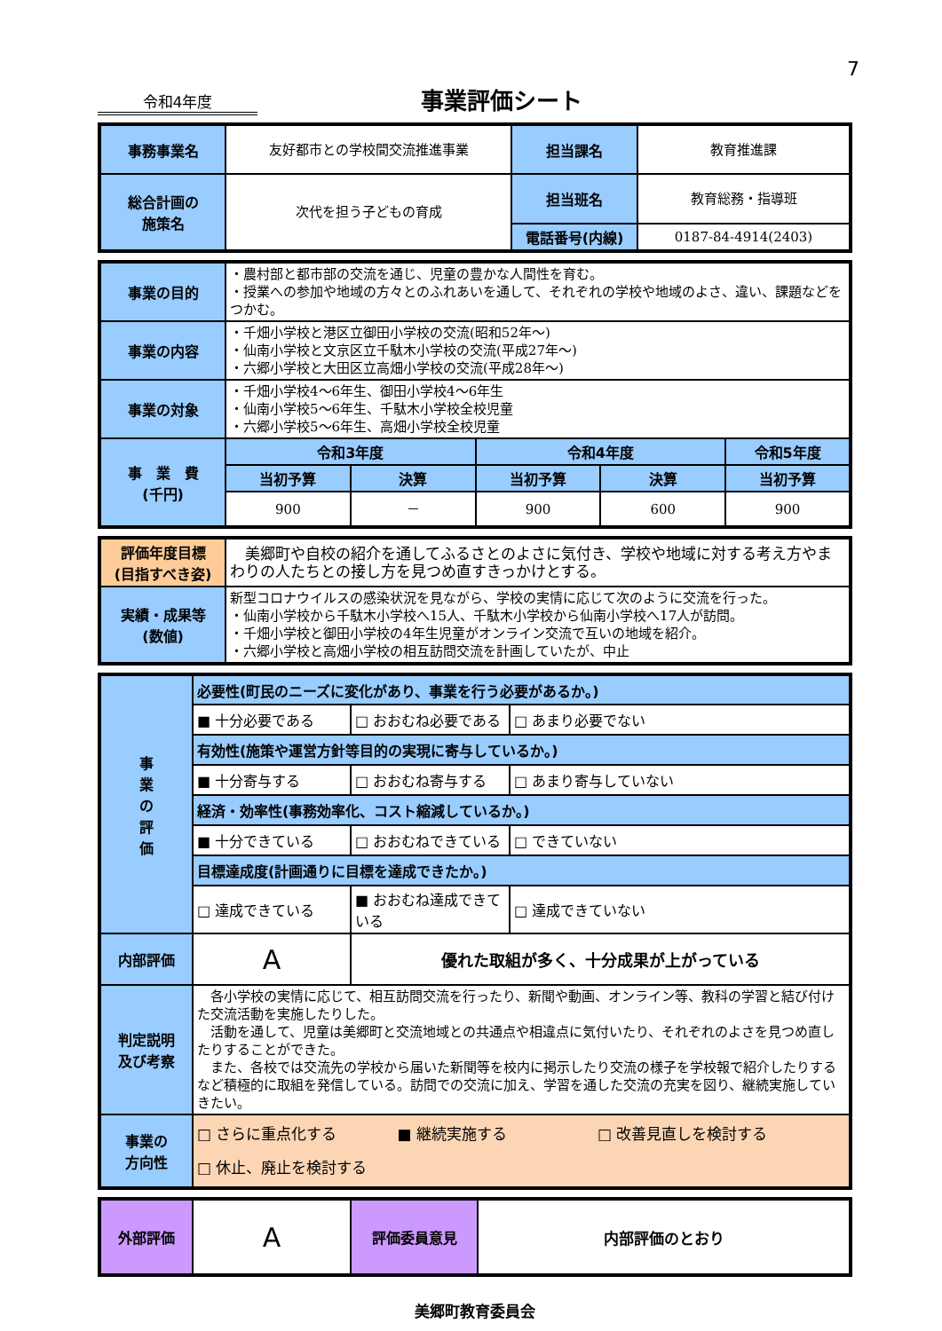7
令和4年度
事業評価シート
| 事務事業名 | 友好都市との学校間交流推進事業 | 担当課名 | 教育推進課 |
| 総合計画の 施策名 | 次代を担う子どもの育成 | 担当班名 | 教育総務・指導班 |
| | | 電話番号(内線) | 0187-84-4914(2403) |
| 事業の目的 | ・農村部と都市部の交流を通じ、児童の豊かな人間性を育む。 ・授業への参加や地域の方々とのふれあいを通して、それぞれの学校や地域のよさ、違い、課題などをつかむ。 | | | | |
| 事業の内容 | ・千畑小学校と港区立御田小学校の交流(昭和52年～) ・仙南小学校と文京区立千駄木小学校の交流(平成27年～) ・六郷小学校と大田区立高畑小学校の交流(平成28年～) | | | | |
| 事業の対象 | ・千畑小学校4～6年生、御田小学校4～6年生 ・仙南小学校5～6年生、千駄木小学校全校児童 ・六郷小学校5～6年生、高畑小学校全校児童 | | | | |
| 事 業 費 (千円) | 令和3年度 | | 令和4年度 | | 令和5年度 |
| | 当初予算 | 決算 | 当初予算 | 決算 | 当初予算 |
| | 900 | － | 900 | 600 | 900 |
| 評価年度目標 (目指すべき姿) | 美郷町や自校の紹介を通してふるさとのよさに気付き、学校や地域に対する考え方やまわりの人たちとの接し方を見つめ直すきっかけとする。 |
| 実績・成果等 (数値) | 新型コロナウイルスの感染状況を見ながら、学校の実情に応じて次のように交流を行った。 ・仙南小学校から千駄木小学校へ15人、千駄木小学校から仙南小学校へ17人が訪問。 ・千畑小学校と御田小学校の4年生児童がオンライン交流で互いの地域を紹介。 ・六郷小学校と高畑小学校の相互訪問交流を計画していたが、中止 |
| 事 業 の 評 価 | 必要性(町民のニーズに変化があり、事業を行う必要があるか。) | | |
| | ■ 十分必要である | □ おおむね必要である | □ あまり必要でない |
| | 有効性(施策や運営方針等目的の実現に寄与しているか。) | | |
| | ■ 十分寄与する | □ おおむね寄与する | □ あまり寄与していない |
| | 経済・効率性(事務効率化、コスト縮減しているか。) | | |
| | ■ 十分できている | □ おおむねできている | □ できていない |
| | 目標達成度(計画通りに目標を達成できたか。) | | |
| | □ 達成できている | ■ おおむね達成できている | □ 達成できていない |
| 内部評価 | A | 優れた取組が多く、十分成果が上がっている | |
| 判定説明 及び考察 | 各小学校の実情に応じて、相互訪問交流を行ったり、新聞や動画、オンライン等、教科の学習と結び付けた交流活動を実施したりした。 活動を通して、児童は美郷町と交流地域との共通点や相違点に気付いたり、それぞれのよさを見つめ直したりすることができた。 また、各校では交流先の学校から届いた新聞等を校内に掲示したり交流の様子を学校報で紹介したりするなど積極的に取組を発信している。訪問での交流に加え、学習を通した交流の充実を図り、継続実施していきたい。 | | |
| 事業の 方向性 | □ さらに重点化する ■ 継続実施する □ 改善見直しを検討する □ 休止、廃止を検討する | | |
| 外部評価 | A | 評価委員意見 | 内部評価のとおり |
美郷町教育委員会